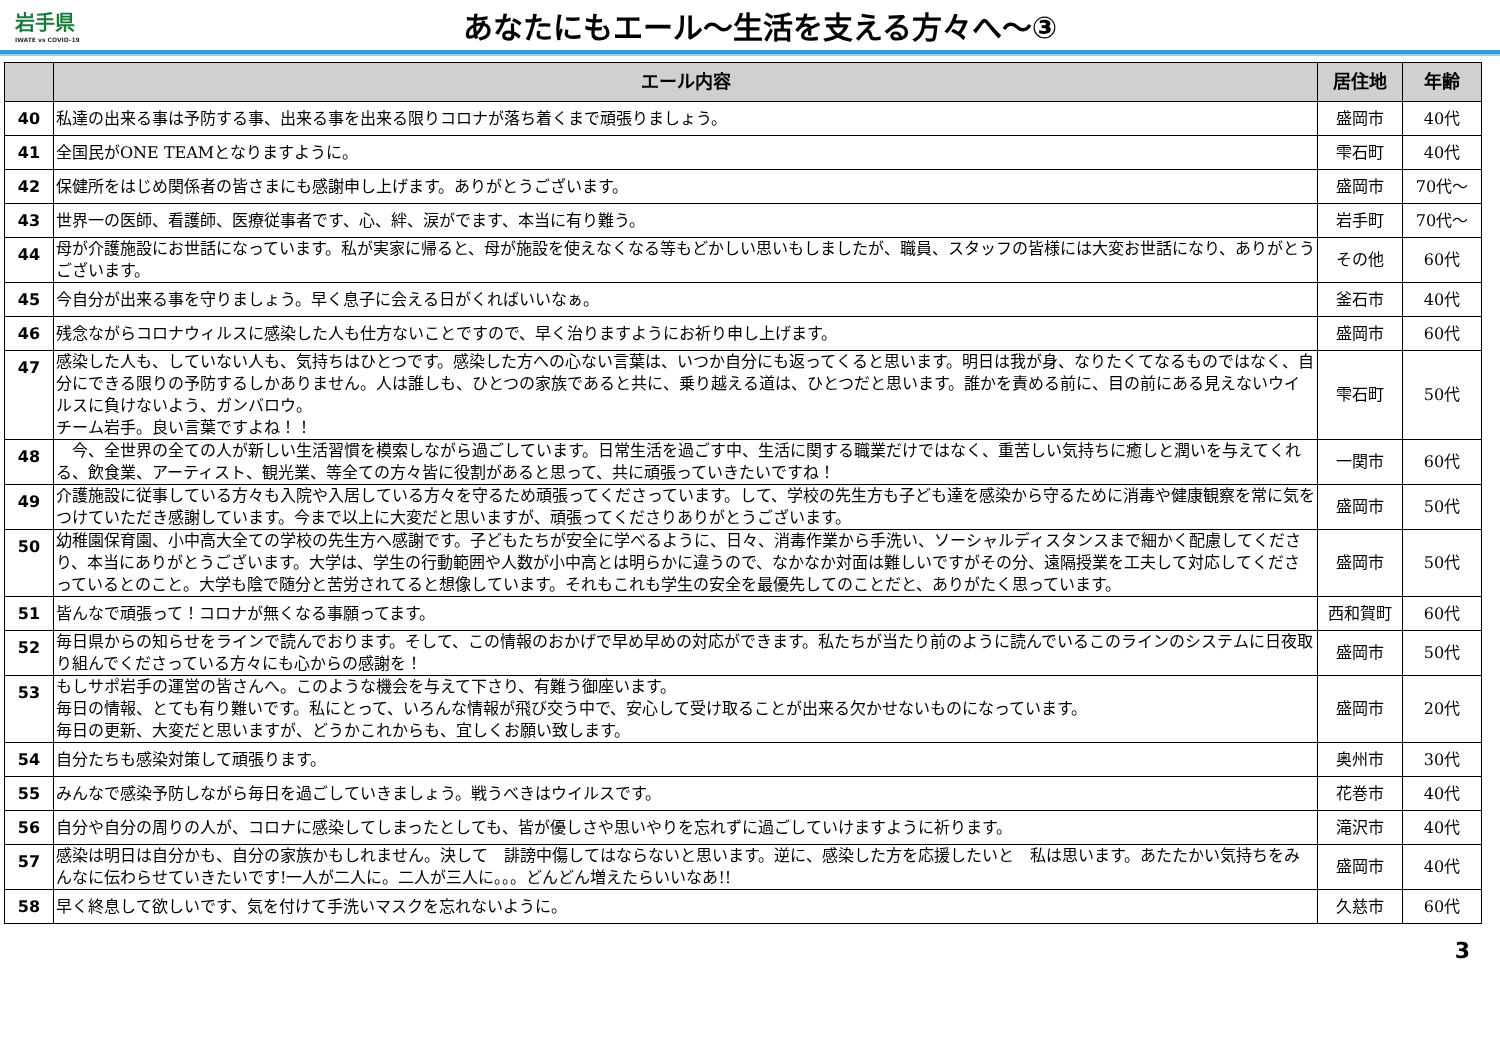岩手県
IWATE vs COVID-19
あなたにもエール～生活を支える方々へ～③
| | エール内容 | 居住地 | 年齢 |
| --- | --- | --- | --- |
| 40 | 私達の出来る事は予防する事、出来る事を出来る限りコロナが落ち着くまで頑張りましょう。 | 盛岡市 | 40代 |
| 41 | 全国民がONE TEAMとなりますように。 | 雫石町 | 40代 |
| 42 | 保健所をはじめ関係者の皆さまにも感謝申し上げます。ありがとうございます。 | 盛岡市 | 70代～ |
| 43 | 世界一の医師、看護師、医療従事者です、心、絆、涙がでます、本当に有り難う。 | 岩手町 | 70代～ |
| 44 | 母が介護施設にお世話になっています。私が実家に帰ると、母が施設を使えなくなる等もどかしい思いもしましたが、職員、スタッフの皆様には大変お世話になり、ありがとうございます。 | その他 | 60代 |
| 45 | 今自分が出来る事を守りましょう。早く息子に会える日がくればいいなぁ。 | 釜石市 | 40代 |
| 46 | 残念ながらコロナウィルスに感染した人も仕方ないことですので、早く治りますようにお祈り申し上げます。 | 盛岡市 | 60代 |
| 47 | 感染した人も、していない人も、気持ちはひとつです。感染した方への心ない言葉は、いつか自分にも返ってくると思います。明日は我が身、なりたくてなるものではなく、自分にできる限りの予防するしかありません。人は誰しも、ひとつの家族であると共に、乗り越える道は、ひとつだと思います。誰かを責める前に、目の前にある見えないウイルスに負けないよう、ガンバロウ。 チーム岩手。良い言葉ですよね！！ | 雫石町 | 50代 |
| 48 | 今、全世界の全ての人が新しい生活習慣を模索しながら過ごしています。日常生活を過ごす中、生活に関する職業だけではなく、重苦しい気持ちに癒しと潤いを与えてくれる、飲食業、アーティスト、観光業、等全ての方々皆に役割があると思って、共に頑張っていきたいですね！ | 一関市 | 60代 |
| 49 | 介護施設に従事している方々も入院や入居している方々を守るため頑張ってくださっています。して、学校の先生方も子ども達を感染から守るために消毒や健康観察を常に気をつけていただき感謝しています。今まで以上に大変だと思いますが、頑張ってくださりありがとうございます。 | 盛岡市 | 50代 |
| 50 | 幼稚園保育園、小中高大全ての学校の先生方へ感謝です。子どもたちが安全に学べるように、日々、消毒作業から手洗い、ソーシャルディスタンスまで細かく配慮してくださり、本当にありがとうございます。大学は、学生の行動範囲や人数が小中高とは明らかに違うので、なかなか対面は難しいですがその分、遠隔授業を工夫して対応してくださっているとのこと。大学も陰で随分と苦労されてると想像しています。それもこれも学生の安全を最優先してのことだと、ありがたく思っています。 | 盛岡市 | 50代 |
| 51 | 皆んなで頑張って！コロナが無くなる事願ってます。 | 西和賀町 | 60代 |
| 52 | 毎日県からの知らせをラインで読んでおります。そして、この情報のおかげで早め早めの対応ができます。私たちが当たり前のように読んでいるこのラインのシステムに日夜取り組んでくださっている方々にも心からの感謝を！ | 盛岡市 | 50代 |
| 53 | もしサポ岩手の運営の皆さんへ。このような機会を与えて下さり、有難う御座います。 毎日の情報、とても有り難いです。私にとって、いろんな情報が飛び交う中で、安心して受け取ることが出来る欠かせないものになっています。 毎日の更新、大変だと思いますが、どうかこれからも、宜しくお願い致します。 | 盛岡市 | 20代 |
| 54 | 自分たちも感染対策して頑張ります。 | 奥州市 | 30代 |
| 55 | みんなで感染予防しながら毎日を過ごしていきましょう。戦うべきはウイルスです。 | 花巻市 | 40代 |
| 56 | 自分や自分の周りの人が、コロナに感染してしまったとしても、皆が優しさや思いやりを忘れずに過ごしていけますように祈ります。 | 滝沢市 | 40代 |
| 57 | 感染は明日は自分かも、自分の家族かもしれません。決して 誹謗中傷してはならないと思います。逆に、感染した方を応援したいと 私は思います。あたたかい気持ちをみんなに伝わらせていきたいです!一人が二人に。二人が三人に。。。どんどん増えたらいいなあ!! | 盛岡市 | 40代 |
| 58 | 早く終息して欲しいです、気を付けて手洗いマスクを忘れないように。 | 久慈市 | 60代 |
3